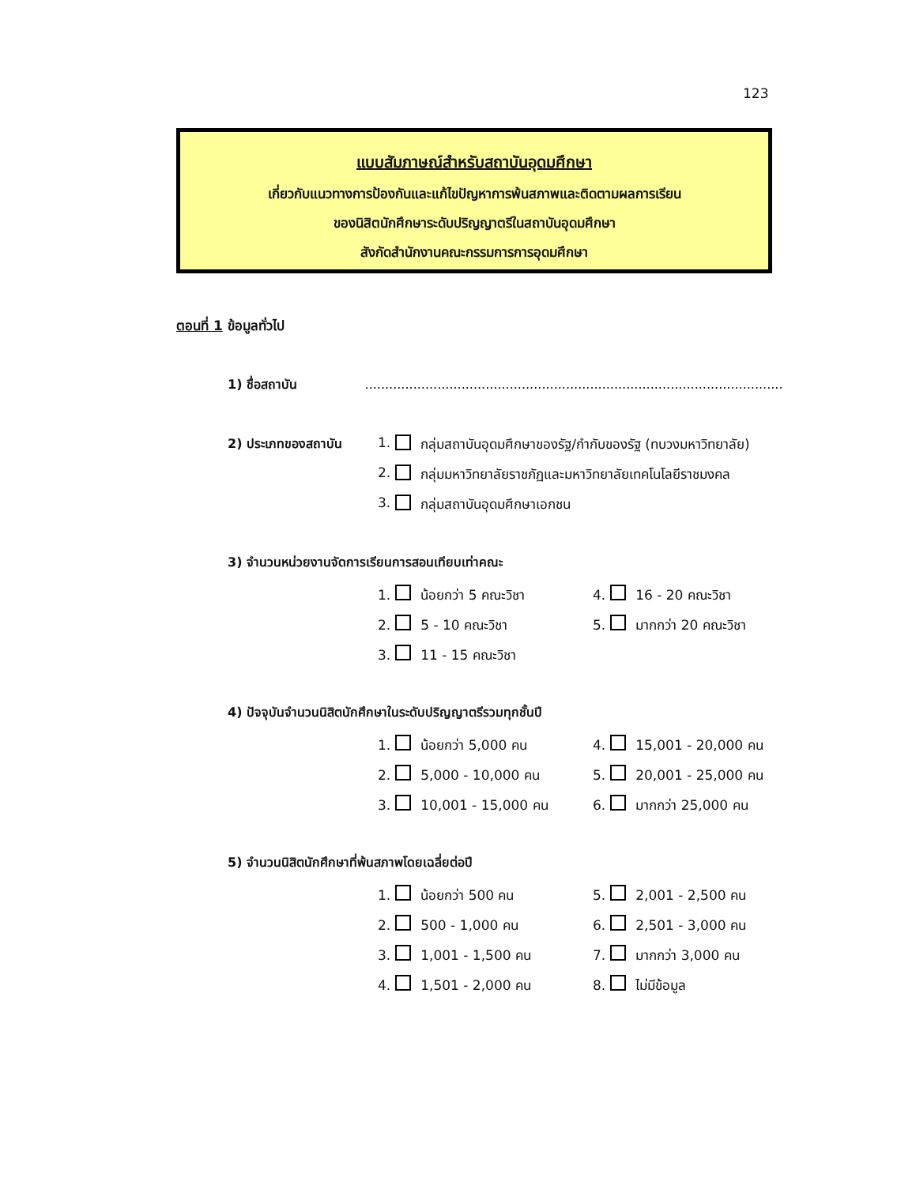123
แบบสัมภาษณ์สำหรับสถาบันอุดมศึกษา
เกี่ยวกับแนวทางการป้องกันและแก้ไขปัญหาการพ้นสภาพและติดตามผลการเรียน
ของนิสิตนักศึกษาระดับปริญญาตรีในสถาบันอุดมศึกษา
สังกัดสำนักงานคณะกรรมการการอุดมศึกษา
ตอนที่ 1 ข้อมูลทั่วไป
1) ชื่อสถาบัน ........................................................................................................
2) ประเภทของสถาบัน
1. กลุ่มสถาบันอุดมศึกษาของรัฐ/กำกับของรัฐ (ทบวงมหาวิทยาลัย)
2. กลุ่มมหาวิทยาลัยราชภัฏและมหาวิทยาลัยเทคโนโลยีราชมงคล
3. กลุ่มสถาบันอุดมศึกษาเอกชน
3) จำนวนหน่วยงานจัดการเรียนการสอนเทียบเท่าคณะ
1. น้อยกว่า 5 คณะวิชา 4. 16 - 20 คณะวิชา
2. 5 - 10 คณะวิชา 5. มากกว่า 20 คณะวิชา
3. 11 - 15 คณะวิชา
4) ปัจจุบันจำนวนนิสิตนักศึกษาในระดับปริญญาตรีรวมทุกชั้นปี
1. น้อยกว่า 5,000 คน 4. 15,001 - 20,000 คน
2. 5,000 - 10,000 คน 5. 20,001 - 25,000 คน
3. 10,001 - 15,000 คน 6. มากกว่า 25,000 คน
5) จำนวนนิสิตนักศึกษาที่พ้นสภาพโดยเฉลี่ยต่อปี
1. น้อยกว่า 500 คน 5. 2,001 - 2,500 คน
2. 500 - 1,000 คน 6. 2,501 - 3,000 คน
3. 1,001 - 1,500 คน 7. มากกว่า 3,000 คน
4. 1,501 - 2,000 คน 8. ไม่มีข้อมูล